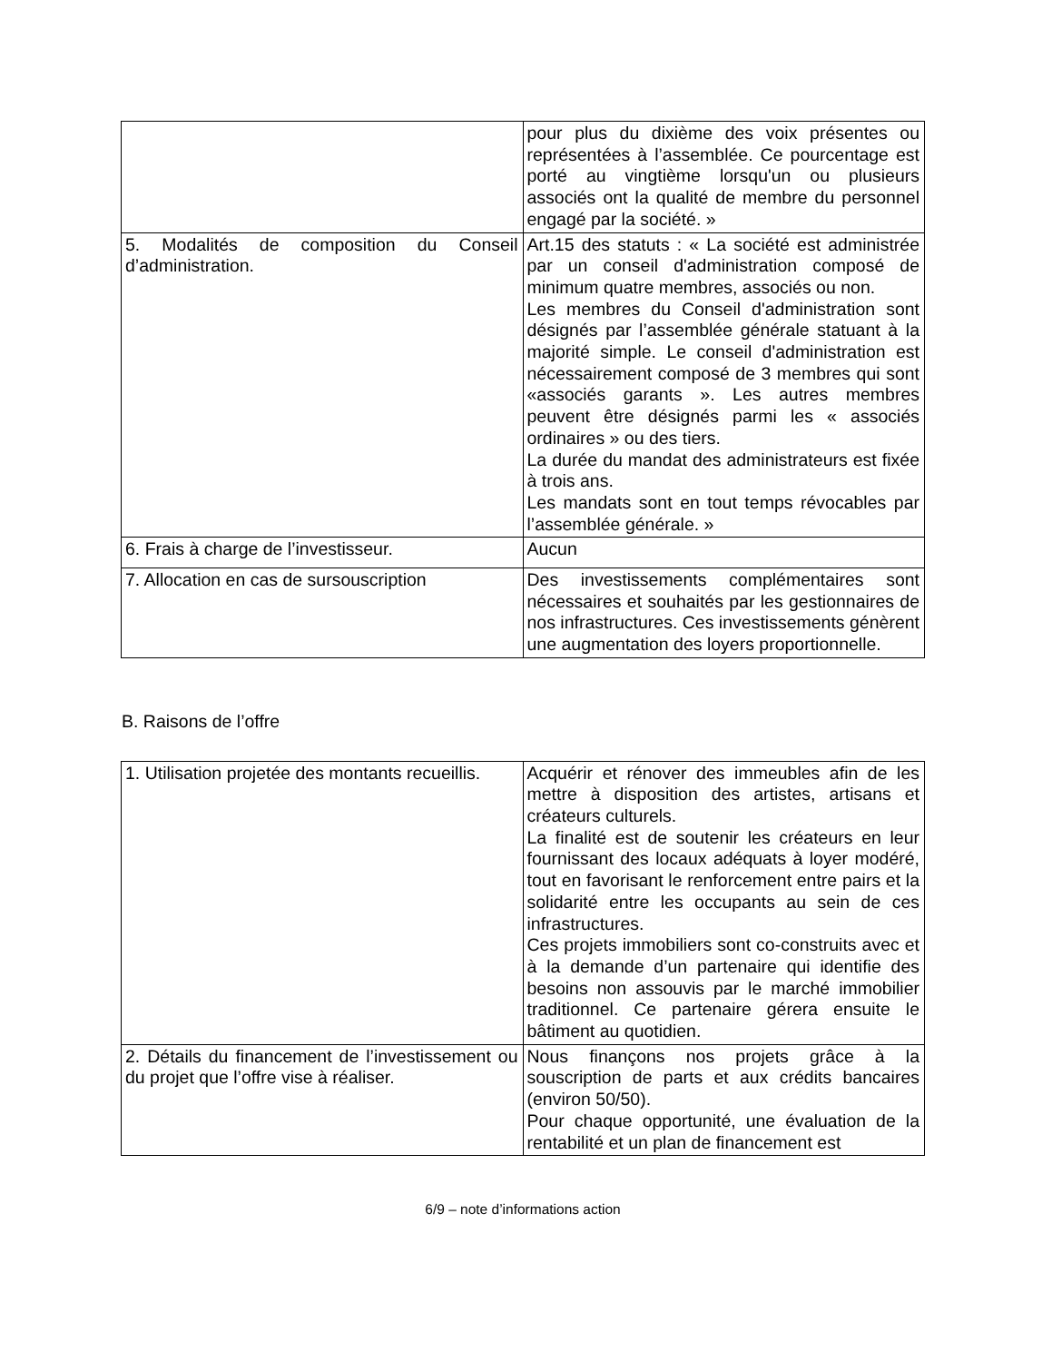| | pour plus du dixième des voix présentes ou représentées à l’assemblée. Ce pourcentage est porté au vingtième lorsqu'un ou plusieurs associés ont la qualité de membre du personnel engagé par la société. » |
| 5. Modalités de composition du Conseil d’administration. | Art.15 des statuts : « La société est administrée par un conseil d'administration composé de minimum quatre membres, associés ou non. Les membres du Conseil d'administration sont désignés par l’assemblée générale statuant à la majorité simple. Le conseil d'administration est nécessairement composé de 3 membres qui sont «associés garants ». Les autres membres peuvent être désignés parmi les « associés ordinaires » ou des tiers. La durée du mandat des administrateurs est fixée à trois ans. Les mandats sont en tout temps révocables par l’assemblée générale. » |
| 6. Frais à charge de l’investisseur. | Aucun |
| 7. Allocation en cas de sursouscription | Des investissements complémentaires sont nécessaires et souhaités par les gestionnaires de nos infrastructures. Ces investissements génèrent une augmentation des loyers proportionnelle. |
B. Raisons de l’offre
| 1. Utilisation projetée des montants recueillis. | Acquérir et rénover des immeubles afin de les mettre à disposition des artistes, artisans et créateurs culturels. La finalité est de soutenir les créateurs en leur fournissant des locaux adéquats à loyer modéré, tout en favorisant le renforcement entre pairs et la solidarité entre les occupants au sein de ces infrastructures. Ces projets immobiliers sont co-construits avec et à la demande d’un partenaire qui identifie des besoins non assouvis par le marché immobilier traditionnel. Ce partenaire gérera ensuite le bâtiment au quotidien. |
| 2. Détails du financement de l’investissement ou du projet que l’offre vise à réaliser. | Nous finançons nos projets grâce à la souscription de parts et aux crédits bancaires (environ 50/50). Pour chaque opportunité, une évaluation de la rentabilité et un plan de financement est |
6/9 – note d’informations action